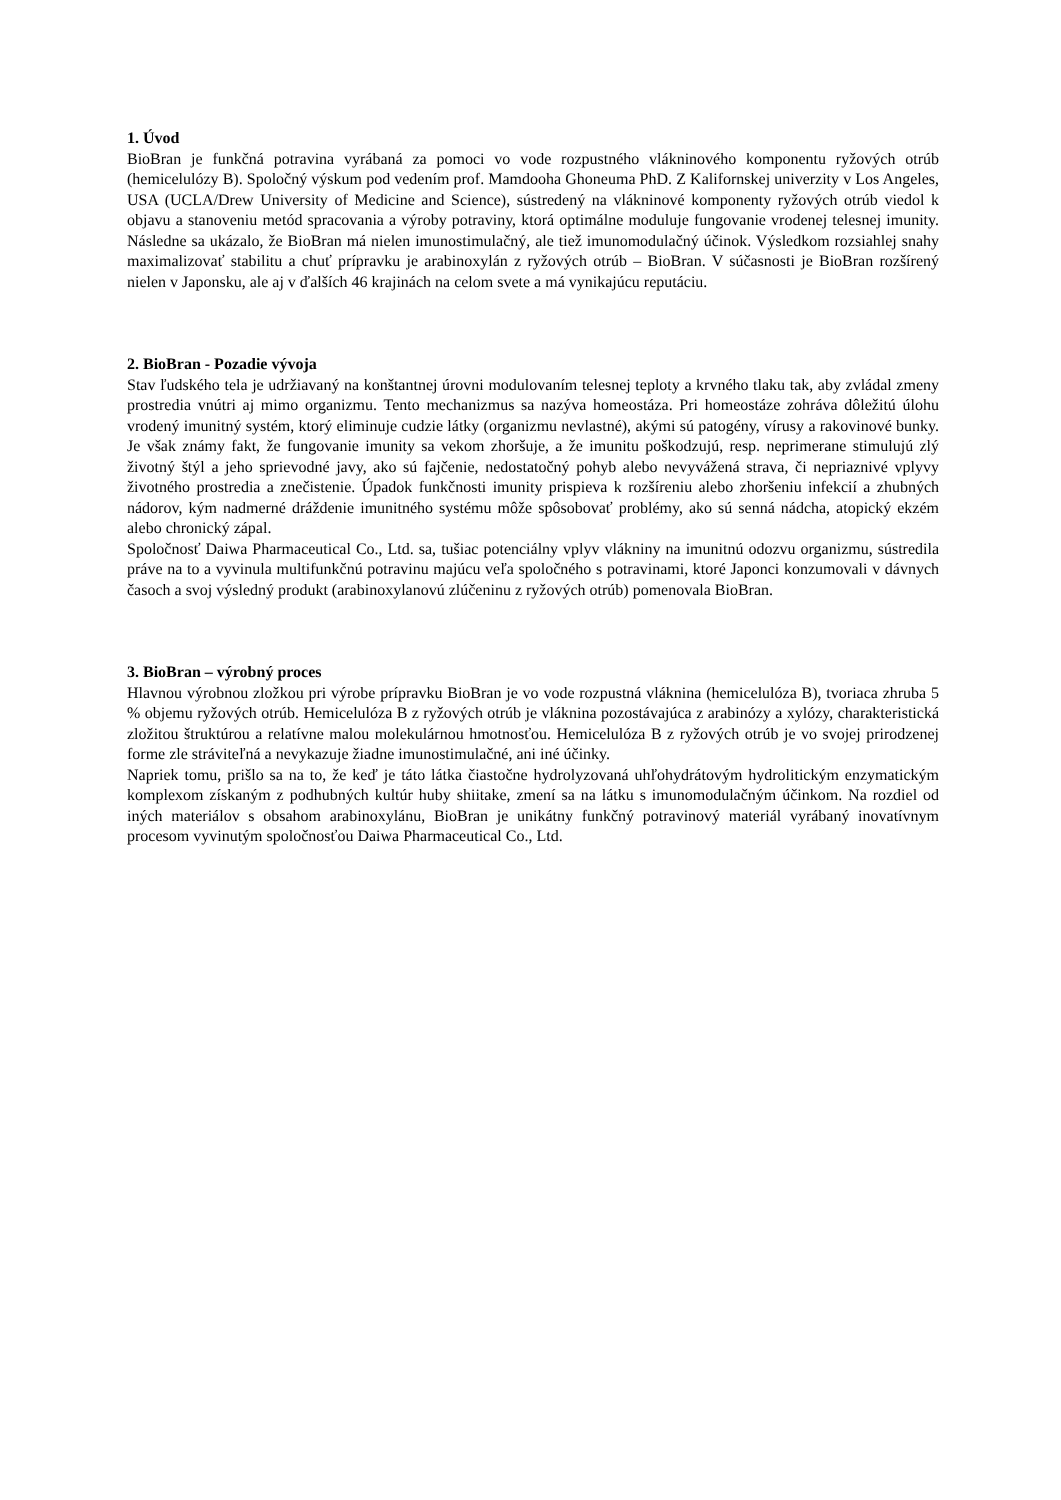1. Úvod
BioBran je funkčná potravina vyrábaná za pomoci vo vode rozpustného vlákninového komponentu ryžových otrúb (hemicelulózy B). Spoločný výskum pod vedením prof. Mamdooha Ghoneuma PhD. Z Kalifornskej univerzity v Los Angeles, USA (UCLA/Drew University of Medicine and Science), sústredený na vlákninové komponenty ryžových otrúb viedol k objavu a stanoveniu metód spracovania a výroby potraviny, ktorá optimálne moduluje fungovanie vrodenej telesnej imunity. Následne sa ukázalo, že BioBran má nielen imunostimulačný, ale tiež imunomodulačný účinok. Výsledkom rozsiahlej snahy maximalizovať stabilitu a chuť prípravku je arabinoxylán z ryžových otrúb – BioBran. V súčasnosti je BioBran rozšírený nielen v Japonsku, ale aj v ďalších 46 krajinách na celom svete a má vynikajúcu reputáciu.
2. BioBran - Pozadie vývoja
Stav ľudského tela je udržiavaný na konštantnej úrovni modulovaním telesnej teploty a krvného tlaku tak, aby zvládal zmeny prostredia vnútri aj mimo organizmu. Tento mechanizmus sa nazýva homeostáza. Pri homeostáze zohráva dôležitú úlohu vrodený imunitný systém, ktorý eliminuje cudzie látky (organizmu nevlastné), akými sú patogény, vírusy a rakovinové bunky. Je však známy fakt, že fungovanie imunity sa vekom zhoršuje, a že imunitu poškodzujú, resp. neprimerane stimulujú zlý životný štýl a jeho sprievodné javy, ako sú fajčenie, nedostatočný pohyb alebo nevyvážená strava, či nepriaznivé vplyvy životného prostredia a znečistenie. Úpadok funkčnosti imunity prispieva k rozšíreniu alebo zhoršeniu infekcií a zhubných nádorov, kým nadmerné dráždenie imunitného systému môže spôsobovať problémy, ako sú senná nádcha, atopický ekzém alebo chronický zápal.
Spoločnosť Daiwa Pharmaceutical Co., Ltd. sa, tušiac potenciálny vplyv vlákniny na imunitnú odozvu organizmu, sústredila práve na to a vyvinula multifunkčnú potravinu majúcu veľa spoločného s potravinami, ktoré Japonci konzumovali v dávnych časoch a svoj výsledný produkt (arabinoxylanovú zlúčeninu z ryžových otrúb) pomenovala BioBran.
3. BioBran – výrobný proces
Hlavnou výrobnou zložkou pri výrobe prípravku BioBran je vo vode rozpustná vláknina (hemicelulóza B), tvoriaca zhruba 5 % objemu ryžových otrúb. Hemicelulóza B z ryžových otrúb je vláknina pozostávajúca z arabinózy a xylózy, charakteristická zložitou štruktúrou a relatívne malou molekulárnou hmotnosťou. Hemicelulóza B z ryžových otrúb je vo svojej prirodzenej forme zle stráviteľná a nevykazuje žiadne imunostimulačné, ani iné účinky.
Napriek tomu, prišlo sa na to, že keď je táto látka čiastočne hydrolyzovaná uhľohydrátovým hydrolitickým enzymatickým komplexom získaným z podhubných kultúr huby shiitake, zmení sa na látku s imunomodulačným účinkom. Na rozdiel od iných materiálov s obsahom arabinoxylánu, BioBran je unikátny funkčný potravinový materiál vyrábaný inovatívnym procesom vyvinutým spoločnosťou Daiwa Pharmaceutical Co., Ltd.